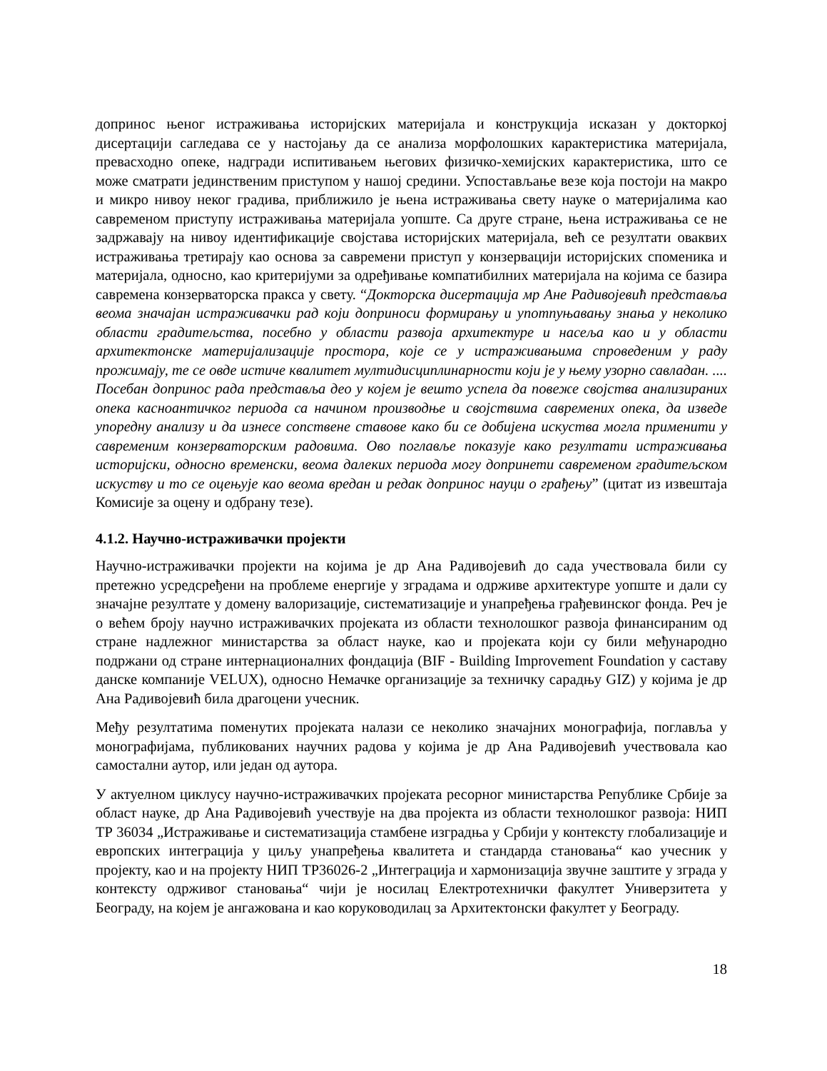допринос њеног истраживања историјских материјала и конструкција исказан у докторкој дисертацији сагледава се у настојању да се анализа морфолошких карактеристика материјала, превасходно опеке, надгради испитивањем његових физичко-хемијских карактеристика, што се може сматрати јединственим приступом у нашој средини. Успостављање везе која постоји на макро и микро нивоу неког градива, приближило је њена истраживања свету науке о материјалима као савременом приступу истраживања материјала уопште. Са друге стране, њена истраживања се не задржавају на нивоу идентификације својстава историјских материјала, већ се резултати оваквих истраживања третирају као основа за савремени приступ у конзервацији историјских споменика и материјала, односно, као критеријуми за одређивање компатибилних материјала на којима се базира савремена конзерваторска пракса у свету. “Докторска дисертација мр Ане Радивојевић представља веома значајан истраживачки рад који доприноси формирању и употпуњавању знања у неколико области градитељства, посебно у области развоја архитектуре и насеља као и у области архитектонске материјализације простора, које се у истраживањима спроведеним у раду прожимају, те се овде истиче квалитет мултидисциплинарности који је у њему узорно савладан. .... Посебан допринос рада представља део у којем је вешто успела да повеже својства анализираних опека касноантичког периода са начином производње и својствима савремених опека, да изведе упоредну анализу и да изнесе сопствене ставове како би се добијена искуства могла применити у савременим конзерваторским радовима. Ово поглавље показује како резултати истраживања историјски, односно временски, веома далеких периода могу допринети савременом градитељском искуству и то се оцењује као веома вредан и редак допринос науци о грађењу” (цитат из извештаја Комисије за оцену и одбрану тезе).
4.1.2. Научно-истраживачки пројекти
Научно-истраживачки пројекти на којима је др Ана Радивојевић до сада учествовала били су претежно усредсређени на проблеме енергије у зградама и одрживе архитектуре уопште и дали су значајне резултате у домену валоризације, систематизације и унапређења грађевинског фонда. Реч је о већем броју научно истраживачких пројеката из области технолошког развоја финансираним од стране надлежног министарства за област науке, као и пројеката који су били међународно подржани од стране интернационалних фондација (BIF - Building Improvement Foundation у саставу данске компаније VELUX), односно Немачке организације за техничку сарадњу GIZ) у којима је др Ана Радивојевић била драгоцени учесник.
Међу резултатима поменутих пројеката налази се неколико значајних монографија, поглавља у монографијама, публикованих научних радова у којима је др Ана Радивојевић учествовала као самостални аутор, или један од аутора.
У актуелном циклусу научно-истраживачких пројеката ресорног министарства Републике Србије за област науке, др Ана Радивојевић учествује на два пројекта из области технолошког развоја: НИП ТР 36034 „Истраживање и систематизација стамбене изградња у Србији у контексту глобализације и европских интеграција у циљу унапређења квалитета и стандарда становања“ као учесник у пројекту, као и на пројекту НИП ТР36026-2 „Интеграција и хармонизација звучне заштите у зграда у контексту одрживог становања“ чији је носилац Електротехнички факултет Универзитета у Београду, на којем је ангажована и као коруководилац за Архитектонски факултет у Београду.
18